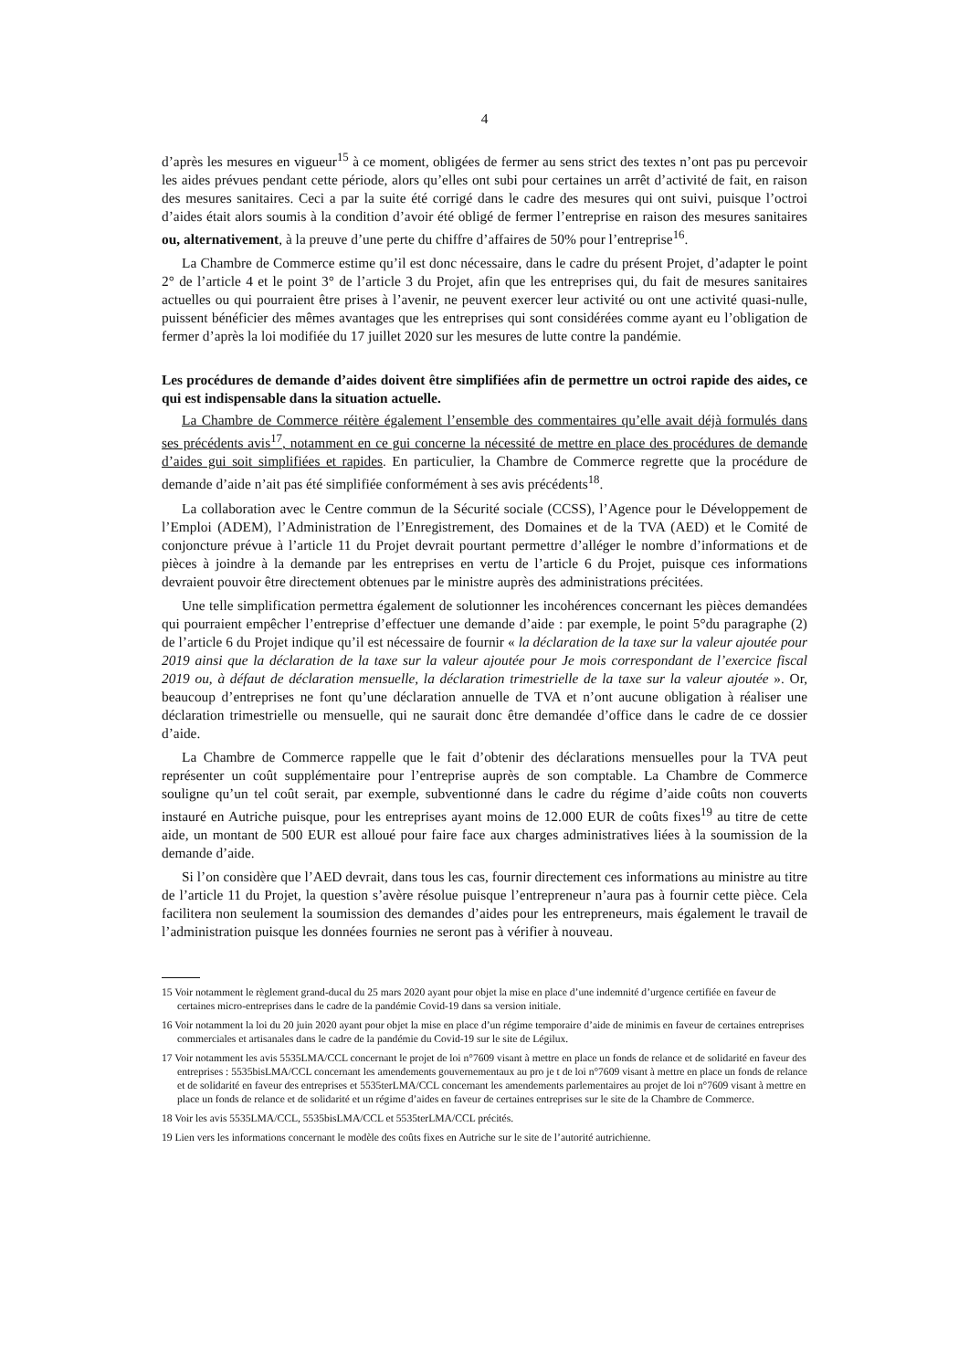4
d’après les mesures en vigueur<sup>15</sup> à ce moment, obligées de fermer au sens strict des textes n’ont pas pu percevoir les aides prévues pendant cette période, alors qu’elles ont subi pour certaines un arrêt d’activité de fait, en raison des mesures sanitaires. Ceci a par la suite été corrigé dans le cadre des mesures qui ont suivi, puisque l’octroi d’aides était alors soumis à la condition d’avoir été obligé de fermer l’entreprise en raison des mesures sanitaires ou, alternativement, à la preuve d’une perte du chiffre d’affaires de 50% pour l’entreprise<sup>16</sup>.
La Chambre de Commerce estime qu’il est donc nécessaire, dans le cadre du présent Projet, d’adapter le point 2° de l’article 4 et le point 3° de l’article 3 du Projet, afin que les entreprises qui, du fait de mesures sanitaires actuelles ou qui pourraient être prises à l’avenir, ne peuvent exercer leur activité ou ont une activité quasi-nulle, puissent bénéficier des mêmes avantages que les entreprises qui sont considérées comme ayant eu l’obligation de fermer d’après la loi modifiée du 17 juillet 2020 sur les mesures de lutte contre la pandémie.
Les procédures de demande d’aides doivent être simplifiées afin de permettre un octroi rapide des aides, ce qui est indispensable dans la situation actuelle.
La Chambre de Commerce réitère également l’ensemble des commentaires qu’elle avait déjà formulés dans ses précédents avis<sup>17</sup>, notamment en ce gui concerne la nécessité de mettre en place des procédures de demande d’aides gui soit simplifiées et rapides. En particulier, la Chambre de Commerce regrette que la procédure de demande d’aide n’ait pas été simplifiée conformément à ses avis précédents<sup>18</sup>.
La collaboration avec le Centre commun de la Sécurité sociale (CCSS), l’Agence pour le Développement de l’Emploi (ADEM), l’Administration de l’Enregistrement, des Domaines et de la TVA (AED) et le Comité de conjoncture prévue à l’article 11 du Projet devrait pourtant permettre d’alléger le nombre d’informations et de pièces à joindre à la demande par les entreprises en vertu de l’article 6 du Projet, puisque ces informations devraient pouvoir être directement obtenues par le ministre auprès des administrations précitées.
Une telle simplification permettra également de solutionner les incohérences concernant les pièces demandées qui pourraient empêcher l’entreprise d’effectuer une demande d’aide : par exemple, le point 5°du paragraphe (2) de l’article 6 du Projet indique qu’il est nécessaire de fournir « la déclaration de la taxe sur la valeur ajoutée pour 2019 ainsi que la déclaration de la taxe sur la valeur ajoutée pour Je mois correspondant de l’exercice fiscal 2019 ou, à défaut de déclaration mensuelle, la déclaration trimestrielle de la taxe sur la valeur ajoutée ». Or, beaucoup d’entreprises ne font qu’une déclaration annuelle de TVA et n’ont aucune obligation à réaliser une déclaration trimestrielle ou mensuelle, qui ne saurait donc être demandée d’office dans le cadre de ce dossier d’aide.
La Chambre de Commerce rappelle que le fait d’obtenir des déclarations mensuelles pour la TVA peut représenter un coût supplémentaire pour l’entreprise auprès de son comptable. La Chambre de Commerce souligne qu’un tel coût serait, par exemple, subventionné dans le cadre du régime d’aide coûts non couverts instauré en Autriche puisque, pour les entreprises ayant moins de 12.000 EUR de coûts fixes<sup>19</sup> au titre de cette aide, un montant de 500 EUR est alloué pour faire face aux charges administratives liées à la soumission de la demande d’aide.
Si l’on considère que l’AED devrait, dans tous les cas, fournir directement ces informations au ministre au titre de l’article 11 du Projet, la question s’avère résolue puisque l’entrepreneur n’aura pas à fournir cette pièce. Cela facilitera non seulement la soumission des demandes d’aides pour les entrepreneurs, mais également le travail de l’administration puisque les données fournies ne seront pas à vérifier à nouveau.
15 Voir notamment le règlement grand-ducal du 25 mars 2020 ayant pour objet la mise en place d’une indemnité d’urgence certifiée en faveur de certaines micro-entreprises dans le cadre de la pandémie Covid-19 dans sa version initiale.
16 Voir notamment la loi du 20 juin 2020 ayant pour objet la mise en place d’un régime temporaire d’aide de minimis en faveur de certaines entreprises commerciales et artisanales dans le cadre de la pandémie du Covid-19 sur le site de Légilux.
17 Voir notamment les avis 5535LMA/CCL concernant le projet de loi n°7609 visant à mettre en place un fonds de relance et de solidarité en faveur des entreprises : 5535bisLMA/CCL concernant les amendements gouvernementaux au pro je t de loi n°7609 visant à mettre en place un fonds de relance et de solidarité en faveur des entreprises et 5535terLMA/CCL concernant les amendements parlementaires au projet de loi n°7609 visant à mettre en place un fonds de relance et de solidarité et un régime d’aides en faveur de certaines entreprises sur le site de la Chambre de Commerce.
18 Voir les avis 5535LMA/CCL, 5535bisLMA/CCL et 5535terLMA/CCL précités.
19 Lien vers les informations concernant le modèle des coûts fixes en Autriche sur le site de l’autorité autrichienne.